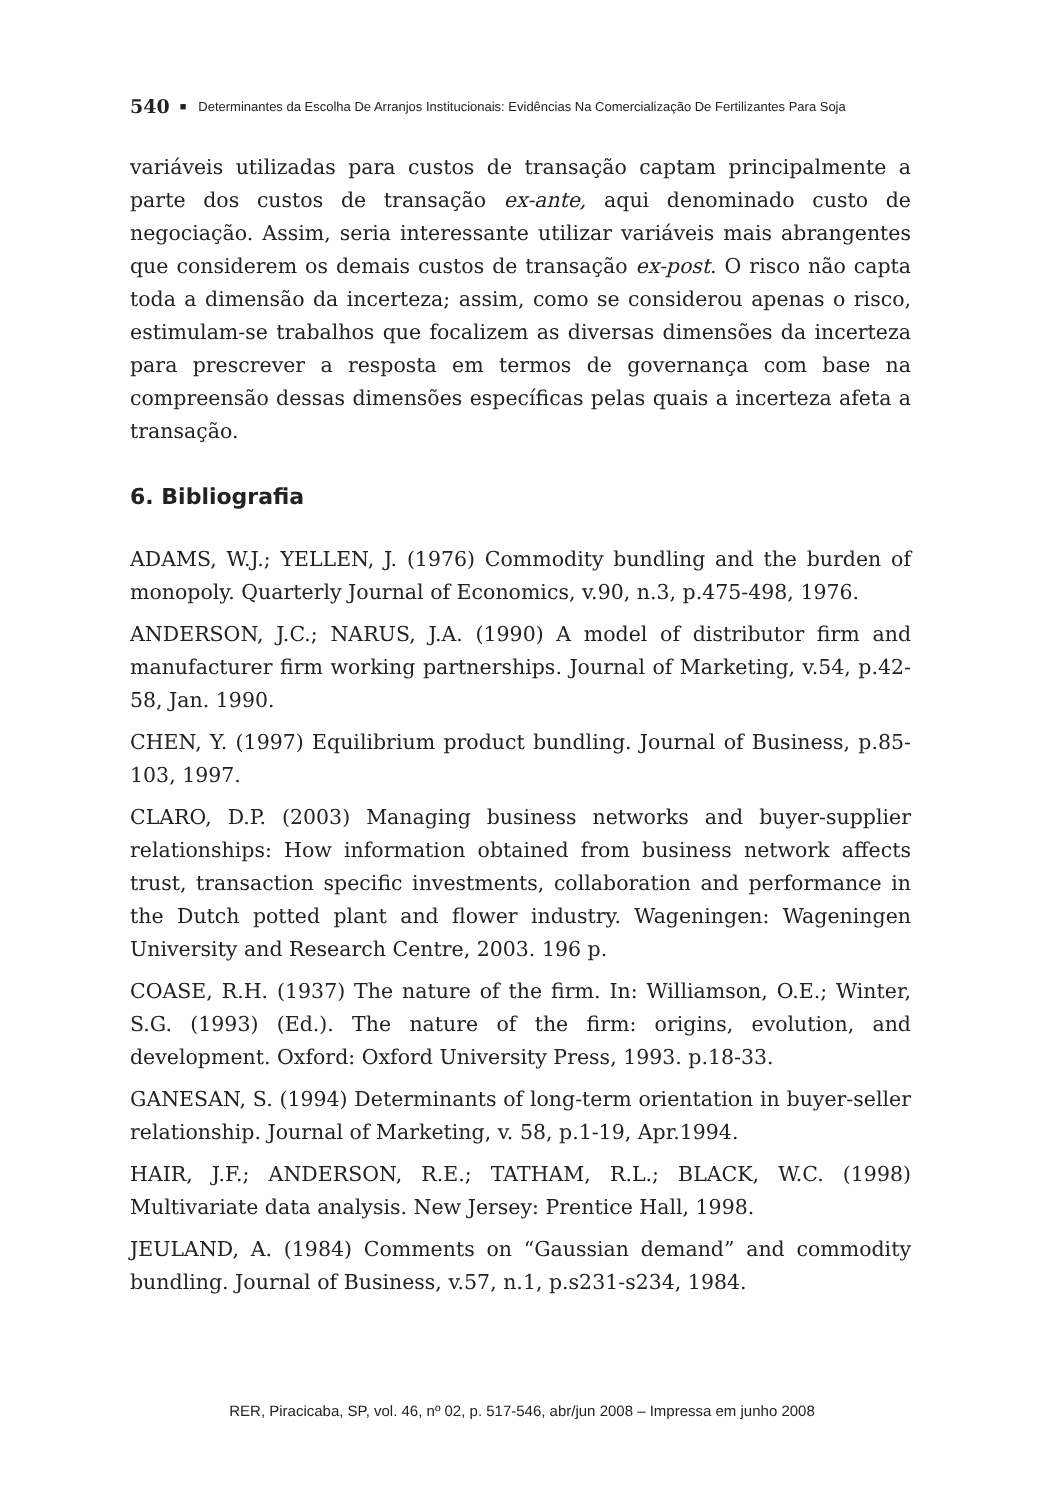540 ■ Determinantes da Escolha De Arranjos Institucionais: Evidências Na Comercialização De Fertilizantes Para Soja
variáveis utilizadas para custos de transação captam principalmente a parte dos custos de transação ex-ante, aqui denominado custo de negociação. Assim, seria interessante utilizar variáveis mais abrangentes que considerem os demais custos de transação ex-post. O risco não capta toda a dimensão da incerteza; assim, como se considerou apenas o risco, estimulam-se trabalhos que focalizem as diversas dimensões da incerteza para prescrever a resposta em termos de governança com base na compreensão dessas dimensões específicas pelas quais a incerteza afeta a transação.
6. Bibliografia
ADAMS, W.J.; YELLEN, J. (1976) Commodity bundling and the burden of monopoly. Quarterly Journal of Economics, v.90, n.3, p.475-498, 1976.
ANDERSON, J.C.; NARUS, J.A. (1990) A model of distributor firm and manufacturer firm working partnerships. Journal of Marketing, v.54, p.42-58, Jan. 1990.
CHEN, Y. (1997) Equilibrium product bundling. Journal of Business, p.85-103, 1997.
CLARO, D.P. (2003) Managing business networks and buyer-supplier relationships: How information obtained from business network affects trust, transaction specific investments, collaboration and performance in the Dutch potted plant and flower industry. Wageningen: Wageningen University and Research Centre, 2003. 196 p.
COASE, R.H. (1937) The nature of the firm. In: Williamson, O.E.; Winter, S.G. (1993) (Ed.). The nature of the firm: origins, evolution, and development. Oxford: Oxford University Press, 1993. p.18-33.
GANESAN, S. (1994) Determinants of long-term orientation in buyer-seller relationship. Journal of Marketing, v. 58, p.1-19, Apr.1994.
HAIR, J.F.; ANDERSON, R.E.; TATHAM, R.L.; BLACK, W.C. (1998) Multivariate data analysis. New Jersey: Prentice Hall, 1998.
JEULAND, A. (1984) Comments on “Gaussian demand” and commodity bundling. Journal of Business, v.57, n.1, p.s231-s234, 1984.
RER, Piracicaba, SP, vol. 46, nº 02, p. 517-546, abr/jun 2008 – Impressa em junho 2008